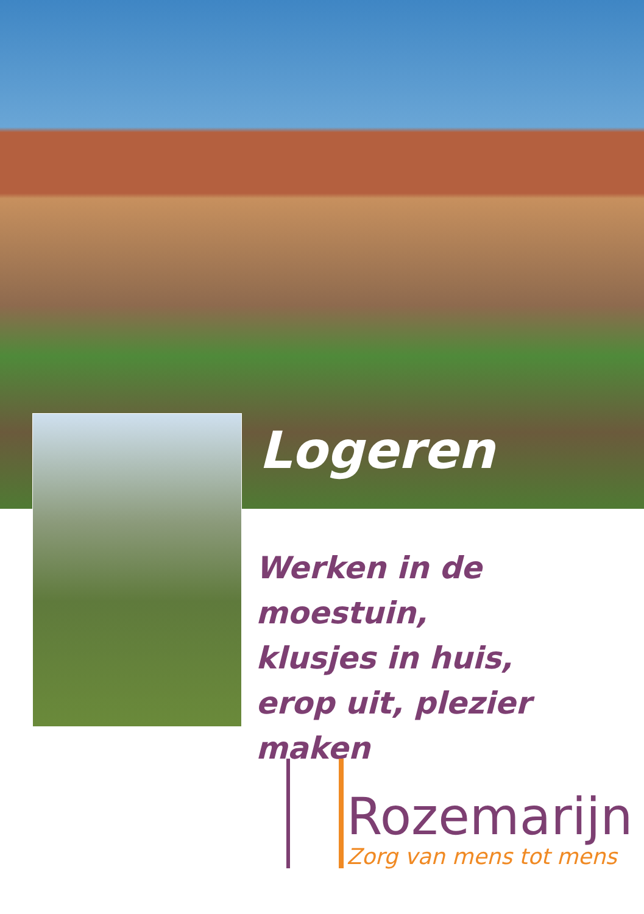Logeren
Werken in de moestuin,
klusjes in huis,
erop uit, plezier maken
Rozemarijn
Zorg van mens tot mens